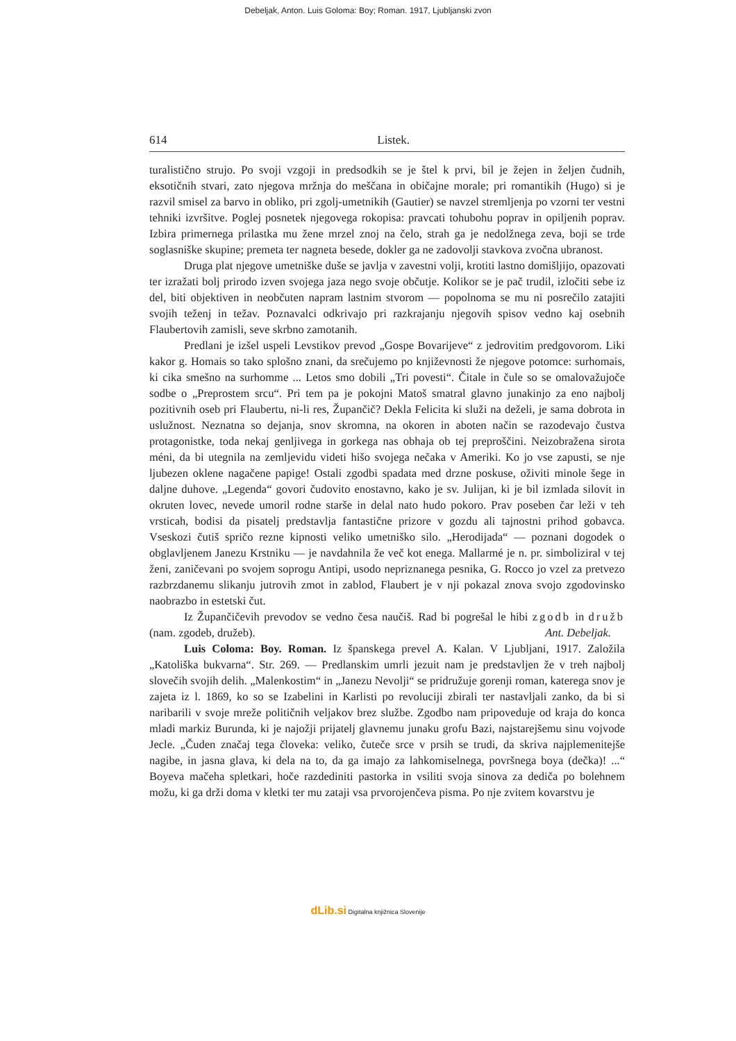Debeljak, Anton. Luis Goloma: Boy; Roman. 1917, Ljubljanski zvon
614 Listek.
turalistično strujo. Po svoji vzgoji in predsodkih se je štel k prvi, bil je žejen in željen čudnih, eksotičnih stvari, zato njegova mržnja do meščana in običajne morale; pri romantikih (Hugo) si je razvil smisel za barvo in obliko, pri zgolj-umetnikih (Gautier) se navzel stremljenja po vzorni ter vestni tehniki izvršitve. Poglej posnetek njegovega rokopisa: pravcati tohubohu poprav in opiljenih poprav. Izbira primernega prilastka mu žene mrzel znoj na čelo, strah ga je nedolžnega zeva, boji se trde soglasniške skupine; premeta ter nagneta besede, dokler ga ne zadovolji stavkova zvočna ubranost.
Druga plat njegove umetniške duše se javlja v zavestni volji, krotiti lastno domišljijo, opazovati ter izražati bolj prirodo izven svojega jaza nego svoje občutje. Kolikor se je pač trudil, izločiti sebe iz del, biti objektiven in neobčuten napram lastnim stvorom — popolnoma se mu ni posrečilo zatajiti svojih teženj in težav. Poznavalci odkrivajo pri razkrajanju njegovih spisov vedno kaj osebnih Flaubertovih zamisli, seve skrbno zamotanih.
Predlani je izšel uspeli Levstikov prevod „Gospe Bovarijeve“ z jedrovitim predgovorom. Liki kakor g. Homais so tako splošno znani, da srečujemo po književnosti že njegove potomce: surhomais, ki cika smešno na surhomme ... Letos smo dobili „Tri povesti“. Čitale in čule so se omalovažujoče sodbe o „Preprostem srcu“. Pri tem pa je pokojni Matoš smatral glavno junakinjo za eno najbolj pozitivnih oseb pri Flaubertu, ni-li res, Župančič? Dekla Felicita ki služi na deželi, je sama dobrota in uslužnost. Neznatna so dejanja, snov skromna, na okoren in aboten način se razodevajo čustva protagonistke, toda nekaj genljivega in gorkega nas obhaja ob tej preproščini. Neizobražena sirota méni, da bi utegnila na zemljevidu videti hišo svojega nečaka v Ameriki. Ko jo vse zapusti, se nje ljubezen oklene nagačene papige! Ostali zgodbi spadata med drzne poskuse, oživiti minole šege in daljne duhove. „Legenda“ govori čudovito enostavno, kako je sv. Julijan, ki je bil izmlada silovit in okruten lovec, nevede umoril rodne starše in delal nato hudo pokoro. Prav poseben čar leži v teh vrsticah, bodisi da pisatelj predstavlja fantastične prizore v gozdu ali tajnostni prihod gobavca. Vseskozi čutiš spričo rezne kipnosti veliko umetniško silo. „Herodijada“ — poznani dogodek o obglavljenem Janezu Krstniku — je navdahnila že več kot enega. Mallarmé je n. pr. simboliziral v tej ženi, zaničevani po svojem soprogu Antipi, usodo nepriznanega pesnika, G. Rocco jo vzel za pretvezo razbrzdanemu slikanju jutrovih zmot in zablod, Flaubert je v nji pokazal znova svojo zgodovinsko naobrazbo in estetski čut.
Iz Župančičevih prevodov se vedno česa naučiš. Rad bi pogrešal le hibi zgodb in družb (nam. zgodeb, družeb). Ant. Debeljak.
Luis Coloma: Boy. Roman. Iz španskega prevel A. Kalan. V Ljubljani, 1917. Založila „Katoliška bukvarna“. Str. 269. — Predlanskim umrli jezuit nam je predstavljen že v treh najbolj slovečih svojih delih. „Malenkostim“ in „Janezu Nevolji“ se pridružuje gorenji roman, katerega snov je zajeta iz l. 1869, ko so se Izabelini in Karlisti po revoluciji zbirali ter nastavljali zanko, da bi si naribarili v svoje mreže političnih veljakov brez službe. Zgodbo nam pripoveduje od kraja do konca mladi markiz Burunda, ki je najožji prijatelj glavnemu junaku grofu Bazi, najstarejšemu sinu vojvode Jecle. „Čuden značaj tega človeka: veliko, čuteče srce v prsih se trudi, da skriva najplemenitejše nagibe, in jasna glava, ki dela na to, da ga imajo za lahkomiselnega, površnega boya (dečka)! ...“ Boyeva mačeha spletkari, hoče razdediniti pastorka in vsiliti svoja sinova za dediča po bolehnem možu, ki ga drži doma v kletki ter mu zataji vsa prvorojenčeva pisma. Po nje zvitem kovarstvu je
dLib.si Digitalna knjižnica Slovenije